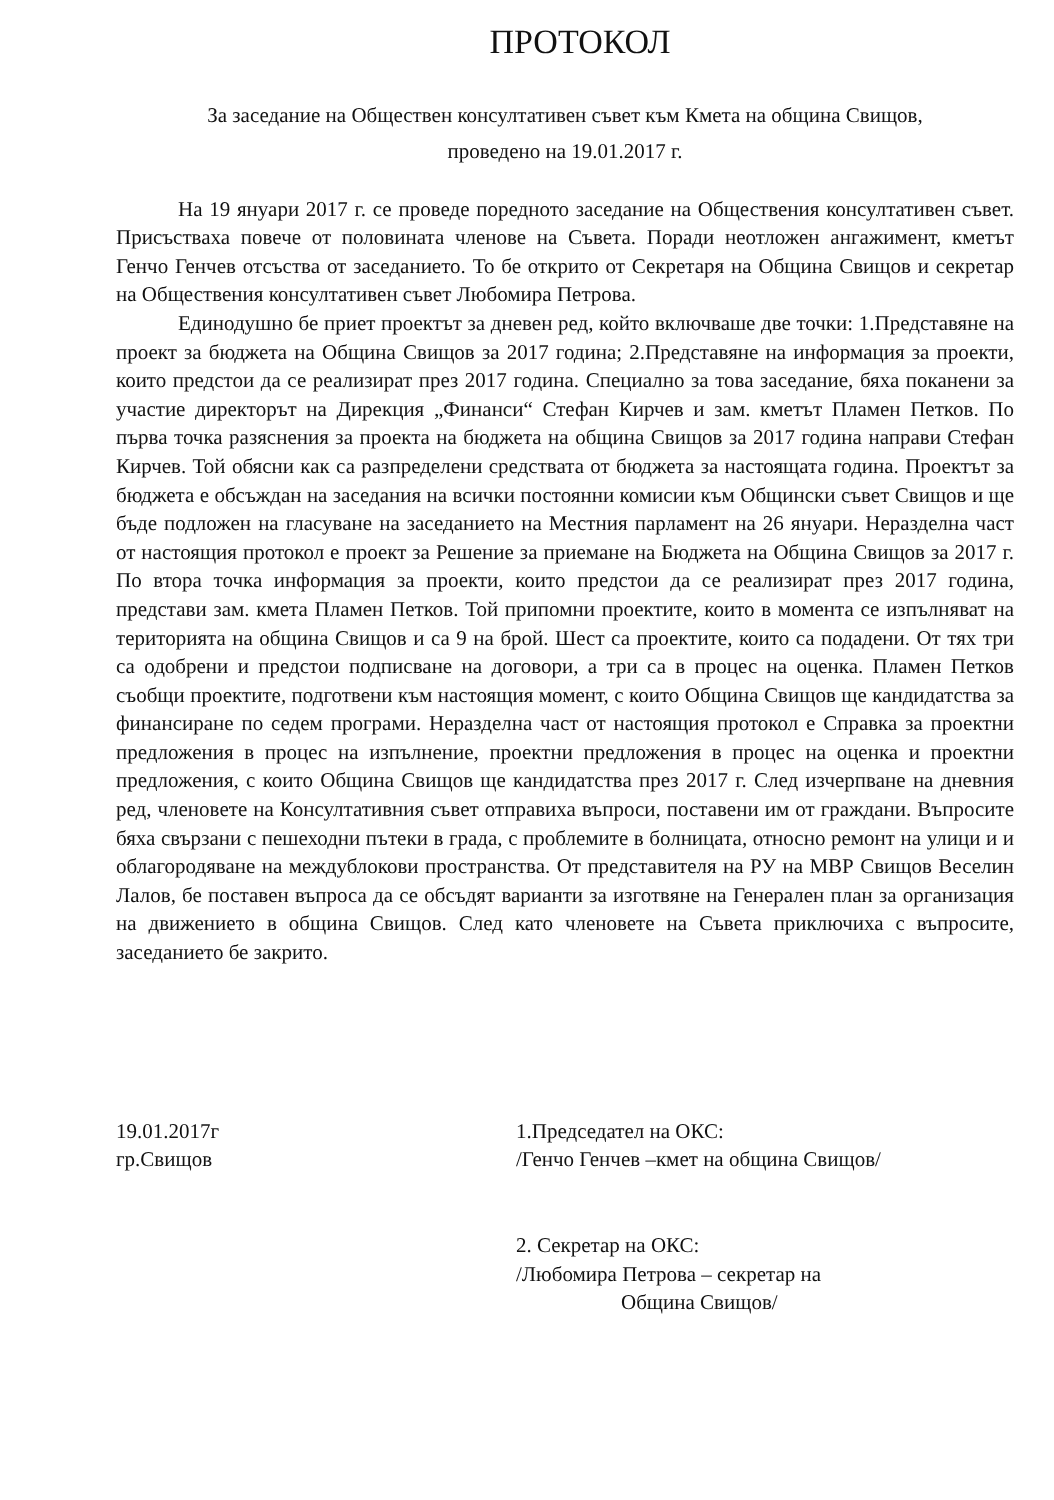ПРОТОКОЛ
За заседание на Обществен консултативен съвет към Кмета на община Свищов,
проведено на 19.01.2017 г.
На 19 януари 2017 г. се проведе поредното заседание на Обществения консултативен съвет. Присъстваха повече от половината членове на Съвета. Поради неотложен ангажимент, кметът Генчо Генчев отсъства от заседанието. То бе открито от Секретаря на Община Свищов и секретар на Обществения консултативен съвет Любомира Петрова.
Единодушно бе приет проектът за дневен ред, който включваше две точки: 1.Представяне на проект за бюджета на Община Свищов за 2017 година; 2.Представяне на информация за проекти, които предстои да се реализират през 2017 година. Специално за това заседание, бяха поканени за участие директорът на Дирекция „Финанси“ Стефан Кирчев и зам. кметът Пламен Петков. По първа точка разяснения за проекта на бюджета на община Свищов за 2017 година направи Стефан Кирчев. Той обясни как са разпределени средствата от бюджета за настоящата година. Проектът за бюджета е обсъждан на заседания на всички постоянни комисии към Общински съвет Свищов и ще бъде подложен на гласуване на заседанието на Местния парламент на 26 януари. Неразделна част от настоящия протокол е проект за Решение за приемане на Бюджета на Община Свищов за 2017 г. По втора точка информация за проекти, които предстои да се реализират през 2017 година, представи зам. кмета Пламен Петков. Той припомни проектите, които в момента се изпълняват на територията на община Свищов и са 9 на брой. Шест са проектите, които са подадени. От тях три са одобрени и предстои подписване на договори, а три са в процес на оценка. Пламен Петков съобщи проектите, подготвени към настоящия момент, с които Община Свищов ще кандидатства за финансиране по седем програми. Неразделна част от настоящия протокол е Справка за проектни предложения в процес на изпълнение, проектни предложения в процес на оценка и проектни предложения, с които Община Свищов ще кандидатства през 2017 г. След изчерпване на дневния ред, членовете на Консултативния съвет отправиха въпроси, поставени им от граждани. Въпросите бяха свързани с пешеходни пътеки в града, с проблемите в болницата, относно ремонт на улици и и облагородяване на междублокови пространства. От представителя на РУ на МВР Свищов Веселин Лалов, бе поставен въпроса да се обсъдят варианти за изготвяне на Генерален план за организация на движението в община Свищов. След като членовете на Съвета приключиха с въпросите, заседанието бе закрито.
19.01.2017г
гр.Свищов
1.Председател на ОКС:
/Генчо Генчев –кмет на община Свищов/
2. Секретар на ОКС:
/Любомира Петрова – секретар на
Община Свищов/